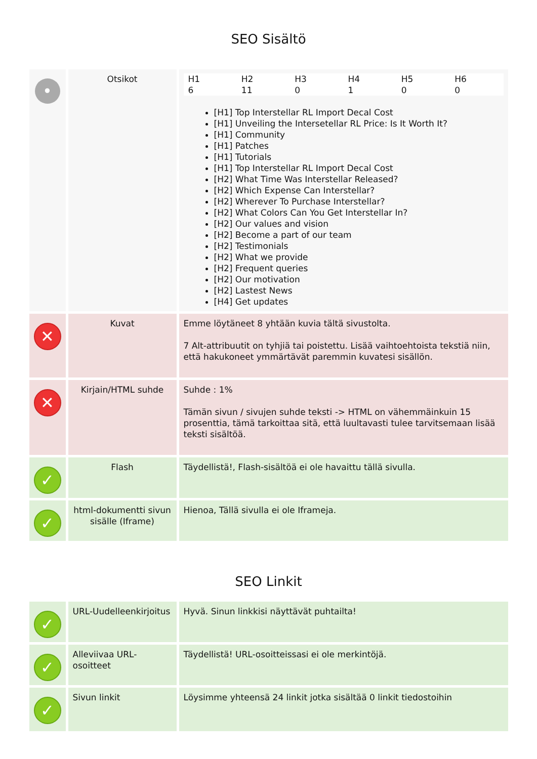SEO Sisältö
| • | Otsikot | / H1 / H2 / H3 / H4 / H5 / H6 / / --- / --- / --- / --- / --- / --- / / 6 / 11 / 0 / 1 / 0 / 0 / [H1] Top Interstellar RL Import Decal Cost [H1] Unveiling the Intersetellar RL Price: Is It Worth It? [H1] Community [H1] Patches [H1] Tutorials [H1] Top Interstellar RL Import Decal Cost [H2] What Time Was Interstellar Released? [H2] Which Expense Can Interstellar? [H2] Wherever To Purchase Interstellar? [H2] What Colors Can You Get Interstellar In? [H2] Our values and vision [H2] Become a part of our team [H2] Testimonials [H2] What we provide [H2] Frequent queries [H2] Our motivation [H2] Lastest News [H4] Get updates |
| ✕ | Kuvat | Emme löytäneet 8 yhtään kuvia tältä sivustolta. 7 Alt-attribuutit on tyhjiä tai poistettu. Lisää vaihtoehtoista tekstiä niin, että hakukoneet ymmärtävät paremmin kuvatesi sisällön. |
| ✕ | Kirjain/HTML suhde | Suhde : 1% Tämän sivun / sivujen suhde teksti -> HTML on vähemmäinkuin 15 prosenttia, tämä tarkoittaa sitä, että luultavasti tulee tarvitsemaan lisää teksti sisältöä. |
| ✓ | Flash | Täydellistä!, Flash-sisältöä ei ole havaittu tällä sivulla. |
| ✓ | html-dokumentti sivun sisälle (Iframe) | Hienoa, Tällä sivulla ei ole Iframeja. |
SEO Linkit
| ✓ | URL-Uudelleenkirjoitus | Hyvä. Sinun linkkisi näyttävät puhtailta! |
| ✓ | Alleviivaa URL-osoitteet | Täydellistä! URL-osoitteissasi ei ole merkintöjä. |
| ✓ | Sivun linkit | Löysimme yhteensä 24 linkit jotka sisältää 0 linkit tiedostoihin |